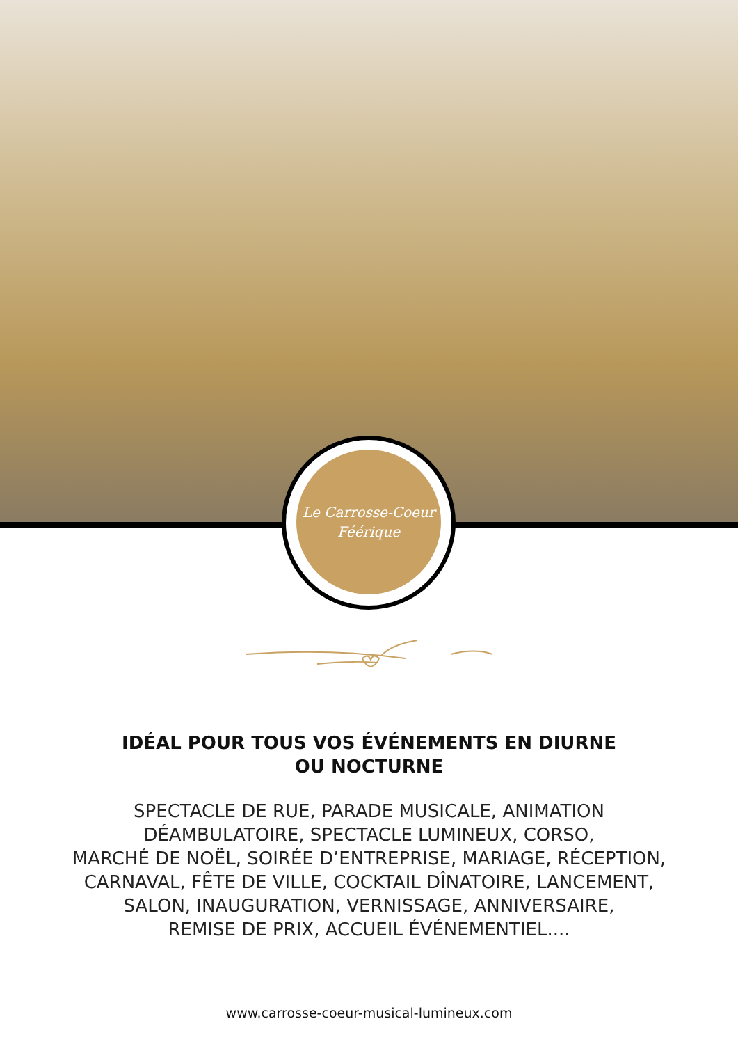Le Carrosse-Coeur
Féérique
IDÉAL POUR TOUS VOS ÉVÉNEMENTS EN DIURNE
OU NOCTURNE
SPECTACLE DE RUE, PARADE MUSICALE, ANIMATION
DÉAMBULATOIRE, SPECTACLE LUMINEUX, CORSO,
MARCHÉ DE NOËL, SOIRÉE D’ENTREPRISE, MARIAGE, RÉCEPTION,
CARNAVAL, FÊTE DE VILLE, COCKTAIL DÎNATOIRE, LANCEMENT,
SALON, INAUGURATION, VERNISSAGE, ANNIVERSAIRE,
REMISE DE PRIX, ACCUEIL ÉVÉNEMENTIEL....
www.carrosse-coeur-musical-lumineux.com